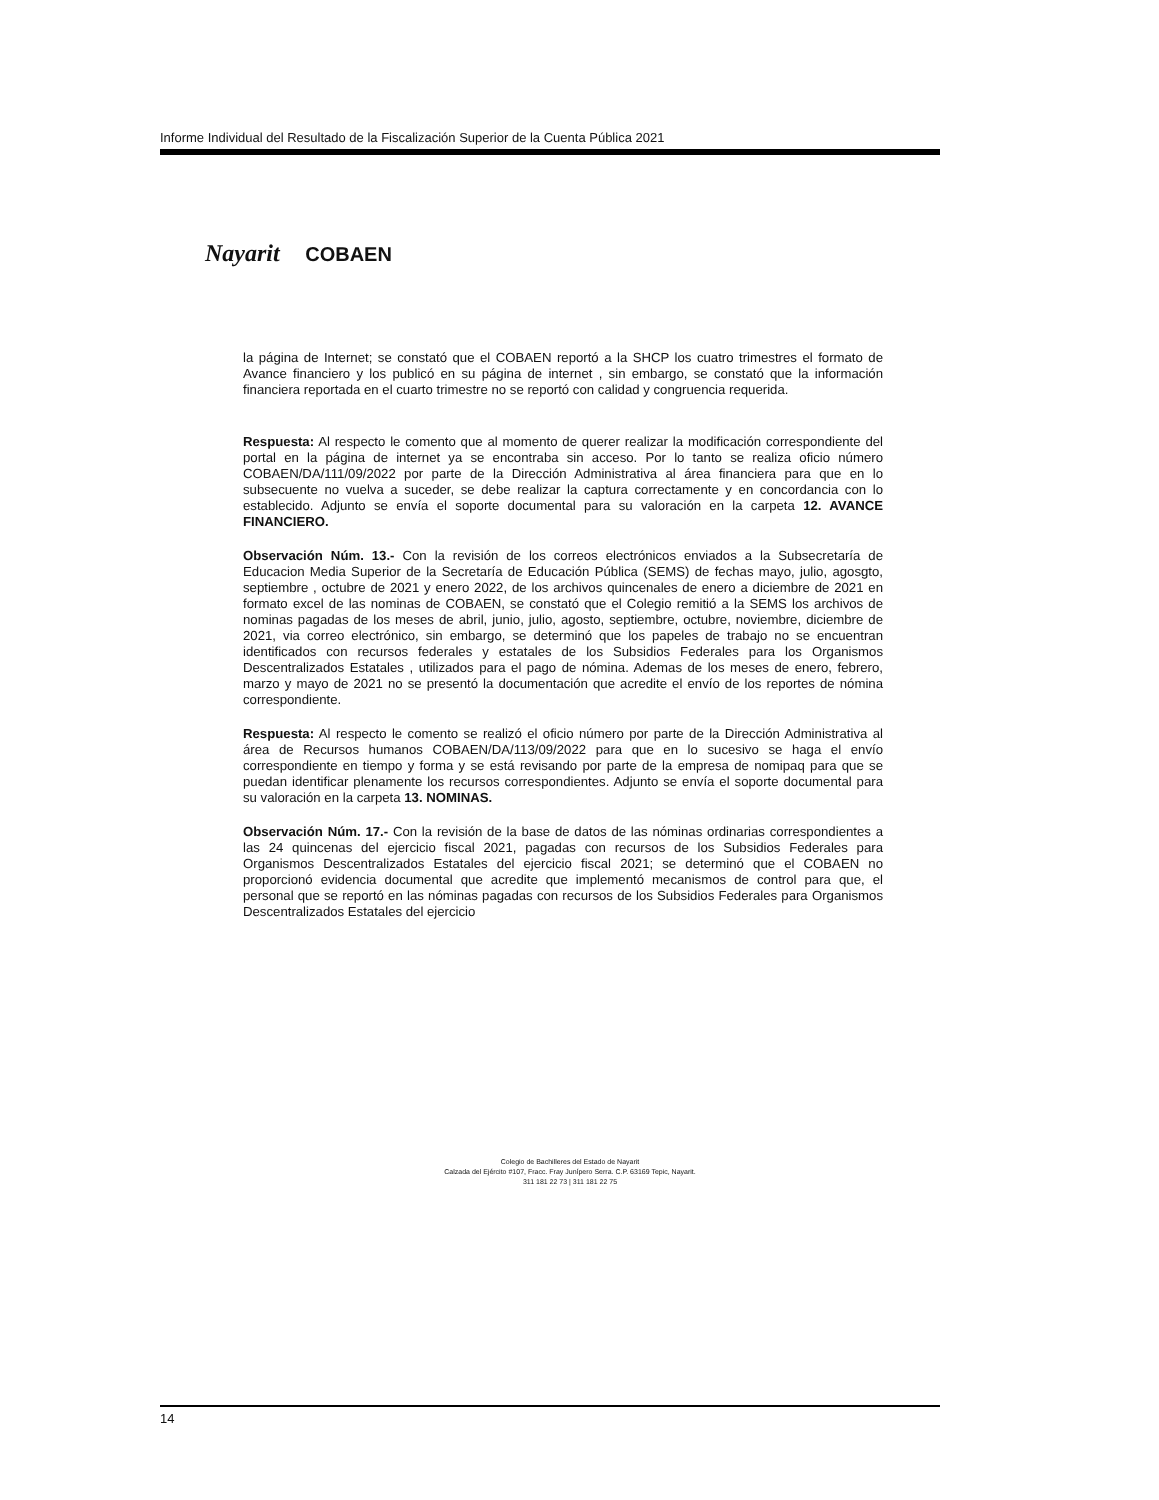Informe Individual del Resultado de la Fiscalización Superior de la Cuenta Pública 2021
Nayarit COBAEN
la página de Internet; se constató que el COBAEN reportó a la SHCP los cuatro trimestres el formato de Avance financiero y los publicó en su página de internet , sin embargo, se constató que la información financiera reportada en el cuarto trimestre no se reportó con calidad y congruencia requerida.
Respuesta: Al respecto le comento que al momento de querer realizar la modificación correspondiente del portal en la página de internet ya se encontraba sin acceso. Por lo tanto se realiza oficio número COBAEN/DA/111/09/2022 por parte de la Dirección Administrativa al área financiera para que en lo subsecuente no vuelva a suceder, se debe realizar la captura correctamente y en concordancia con lo establecido. Adjunto se envía el soporte documental para su valoración en la carpeta 12. AVANCE FINANCIERO.
Observación Núm. 13.- Con la revisión de los correos electrónicos enviados a la Subsecretaría de Educacion Media Superior de la Secretaría de Educación Pública (SEMS) de fechas mayo, julio, agosgto, septiembre , octubre de 2021 y enero 2022, de los archivos quincenales de enero a diciembre de 2021 en formato excel de las nominas de COBAEN, se constató que el Colegio remitió a la SEMS los archivos de nominas pagadas de los meses de abril, junio, julio, agosto, septiembre, octubre, noviembre, diciembre de 2021, via correo electrónico, sin embargo, se determinó que los papeles de trabajo no se encuentran identificados con recursos federales y estatales de los Subsidios Federales para los Organismos Descentralizados Estatales , utilizados para el pago de nómina. Ademas de los meses de enero, febrero, marzo y mayo de 2021 no se presentó la documentación que acredite el envío de los reportes de nómina correspondiente.
Respuesta: Al respecto le comento se realizó el oficio número por parte de la Dirección Administrativa al área de Recursos humanos COBAEN/DA/113/09/2022 para que en lo sucesivo se haga el envío correspondiente en tiempo y forma y se está revisando por parte de la empresa de nomipaq para que se puedan identificar plenamente los recursos correspondientes. Adjunto se envía el soporte documental para su valoración en la carpeta 13. NOMINAS.
Observación Núm. 17.- Con la revisión de la base de datos de las nóminas ordinarias correspondientes a las 24 quincenas del ejercicio fiscal 2021, pagadas con recursos de los Subsidios Federales para Organismos Descentralizados Estatales del ejercicio fiscal 2021; se determinó que el COBAEN no proporcionó evidencia documental que acredite que implementó mecanismos de control para que, el personal que se reportó en las nóminas pagadas con recursos de los Subsidios Federales para Organismos Descentralizados Estatales del ejercicio
Colegio de Bachilleres del Estado de Nayarit
Calzada del Ejército #107, Fracc. Fray Junípero Serra. C.P. 63169 Tepic, Nayarit.
311 181 22 73 | 311 181 22 75
14